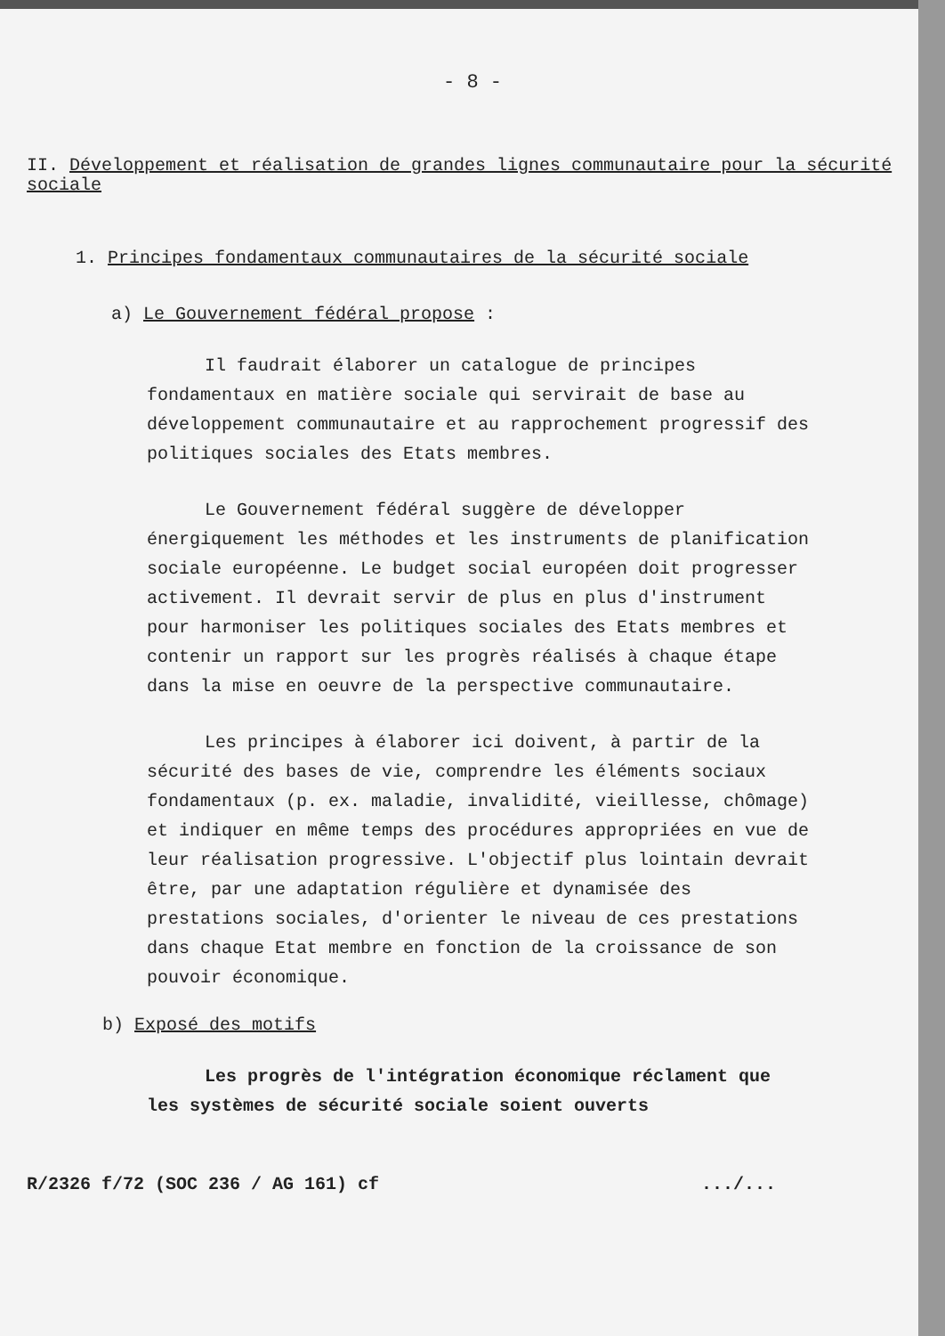- 8 -
II. Développement et réalisation de grandes lignes communautaire pour la sécurité sociale
1. Principes fondamentaux communautaires de la sécurité sociale
a) Le Gouvernement fédéral propose :
Il faudrait élaborer un catalogue de principes fondamentaux en matière sociale qui servirait de base au développement communautaire et au rapprochement progressif des politiques sociales des Etats membres.
Le Gouvernement fédéral suggère de développer énergiquement les méthodes et les instruments de planification sociale européenne. Le budget social européen doit progresser activement. Il devrait servir de plus en plus d'instrument pour harmoniser les politiques sociales des Etats membres et contenir un rapport sur les progrès réalisés à chaque étape dans la mise en oeuvre de la perspective communautaire.
Les principes à élaborer ici doivent, à partir de la sécurité des bases de vie, comprendre les éléments sociaux fondamentaux (p. ex. maladie, invalidité, vieillesse, chômage) et indiquer en même temps des procédures appropriées en vue de leur réalisation progressive. L'objectif plus lointain devrait être, par une adaptation régulière et dynamisée des prestations sociales, d'orienter le niveau de ces prestations dans chaque Etat membre en fonction de la croissance de son pouvoir économique.
b) Exposé des motifs
Les progrès de l'intégration économique réclament que les systèmes de sécurité sociale soient ouverts
R/2326 f/72 (SOC 236 / AG 161) cf.../...